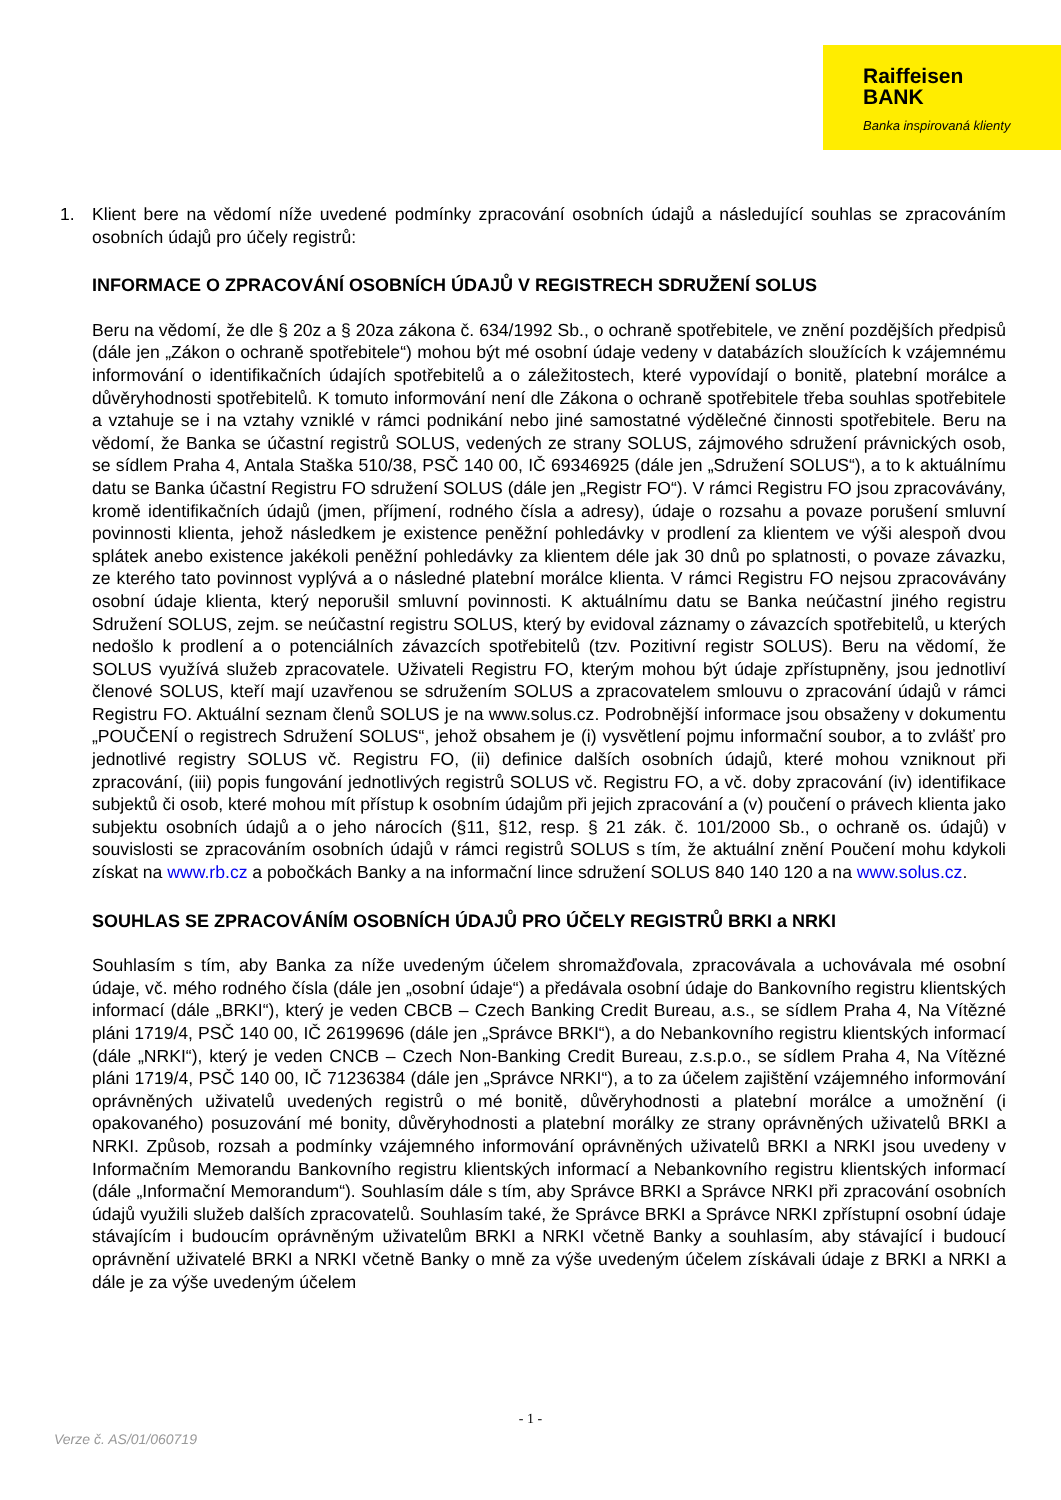Raiffeisen
BANK
Banka inspirovaná klienty
1. Klient bere na vědomí níže uvedené podmínky zpracování osobních údajů a následující souhlas se zpracováním osobních údajů pro účely registrů:
INFORMACE O ZPRACOVÁNÍ OSOBNÍCH ÚDAJŮ V REGISTRECH SDRUŽENÍ SOLUS
Beru na vědomí, že dle § 20z a § 20za zákona č. 634/1992 Sb., o ochraně spotřebitele, ve znění pozdějších předpisů (dále jen „Zákon o ochraně spotřebitele“) mohou být mé osobní údaje vedeny v databázích sloužících k vzájemnému informování o identifikačních údajích spotřebitelů a o záležitostech, které vypovídají o bonitě, platební morálce a důvěryhodnosti spotřebitelů. K tomuto informování není dle Zákona o ochraně spotřebitele třeba souhlas spotřebitele a vztahuje se i na vztahy vzniklé v rámci podnikání nebo jiné samostatné výdělečné činnosti spotřebitele. Beru na vědomí, že Banka se účastní registrů SOLUS, vedených ze strany SOLUS, zájmového sdružení právnických osob, se sídlem Praha 4, Antala Staška 510/38, PSČ 140 00, IČ 69346925 (dále jen „Sdružení SOLUS“), a to k aktuálnímu datu se Banka účastní Registru FO sdružení SOLUS (dále jen „Registr FO“). V rámci Registru FO jsou zpracovávány, kromě identifikačních údajů (jmen, příjmení, rodného čísla a adresy), údaje o rozsahu a povaze porušení smluvní povinnosti klienta, jehož následkem je existence peněžní pohledávky v prodlení za klientem ve výši alespoň dvou splátek anebo existence jakékoli peněžní pohledávky za klientem déle jak 30 dnů po splatnosti, o povaze závazku, ze kterého tato povinnost vyplývá a o následné platební morálce klienta. V rámci Registru FO nejsou zpracovávány osobní údaje klienta, který neporušil smluvní povinnosti. K aktuálnímu datu se Banka neúčastní jiného registru Sdružení SOLUS, zejm. se neúčastní registru SOLUS, který by evidoval záznamy o závazcích spotřebitelů, u kterých nedošlo k prodlení a o potenciálních závazcích spotřebitelů (tzv. Pozitivní registr SOLUS). Beru na vědomí, že SOLUS využívá služeb zpracovatele. Uživateli Registru FO, kterým mohou být údaje zpřístupněny, jsou jednotliví členové SOLUS, kteří mají uzavřenou se sdružením SOLUS a zpracovatelem smlouvu o zpracování údajů v rámci Registru FO. Aktuální seznam členů SOLUS je na www.solus.cz. Podrobnější informace jsou obsaženy v dokumentu „POUČENÍ o registrech Sdružení SOLUS“, jehož obsahem je (i) vysvětlení pojmu informační soubor, a to zvlášť pro jednotlivé registry SOLUS vč. Registru FO, (ii) definice dalších osobních údajů, které mohou vzniknout při zpracování, (iii) popis fungování jednotlivých registrů SOLUS vč. Registru FO, a vč. doby zpracování (iv) identifikace subjektů či osob, které mohou mít přístup k osobním údajům při jejich zpracování a (v) poučení o právech klienta jako subjektu osobních údajů a o jeho nárocích (§11, §12, resp. § 21 zák. č. 101/2000 Sb., o ochraně os. údajů) v souvislosti se zpracováním osobních údajů v rámci registrů SOLUS s tím, že aktuální znění Poučení mohu kdykoli získat na www.rb.cz a pobočkách Banky a na informační lince sdružení SOLUS 840 140 120 a na www.solus.cz.
SOUHLAS SE ZPRACOVÁNÍM OSOBNÍCH ÚDAJŮ PRO ÚČELY REGISTRŮ BRKI a NRKI
Souhlasím s tím, aby Banka za níže uvedeným účelem shromažďovala, zpracovávala a uchovávala mé osobní údaje, vč. mého rodného čísla (dále jen „osobní údaje“) a předávala osobní údaje do Bankovního registru klientských informací (dále „BRKI“), který je veden CBCB – Czech Banking Credit Bureau, a.s., se sídlem Praha 4, Na Vítězné pláni 1719/4, PSČ 140 00, IČ 26199696 (dále jen „Správce BRKI“), a do Nebankovního registru klientských informací (dále „NRKI“), který je veden CNCB – Czech Non-Banking Credit Bureau, z.s.p.o., se sídlem Praha 4, Na Vítězné pláni 1719/4, PSČ 140 00, IČ 71236384 (dále jen „Správce NRKI“), a to za účelem zajištění vzájemného informování oprávněných uživatelů uvedených registrů o mé bonitě, důvěryhodnosti a platební morálce a umožnění (i opakovaného) posuzování mé bonity, důvěryhodnosti a platební morálky ze strany oprávněných uživatelů BRKI a NRKI. Způsob, rozsah a podmínky vzájemného informování oprávněných uživatelů BRKI a NRKI jsou uvedeny v Informačním Memorandu Bankovního registru klientských informací a Nebankovního registru klientských informací (dále „Informační Memorandum“). Souhlasím dále s tím, aby Správce BRKI a Správce NRKI při zpracování osobních údajů využili služeb dalších zpracovatelů. Souhlasím také, že Správce BRKI a Správce NRKI zpřístupní osobní údaje stávajícím i budoucím oprávněným uživatelům BRKI a NRKI včetně Banky a souhlasím, aby stávající i budoucí oprávnění uživatelé BRKI a NRKI včetně Banky o mně za výše uvedeným účelem získávali údaje z BRKI a NRKI a dále je za výše uvedeným účelem
- 1 -
Verze č. AS/01/060719